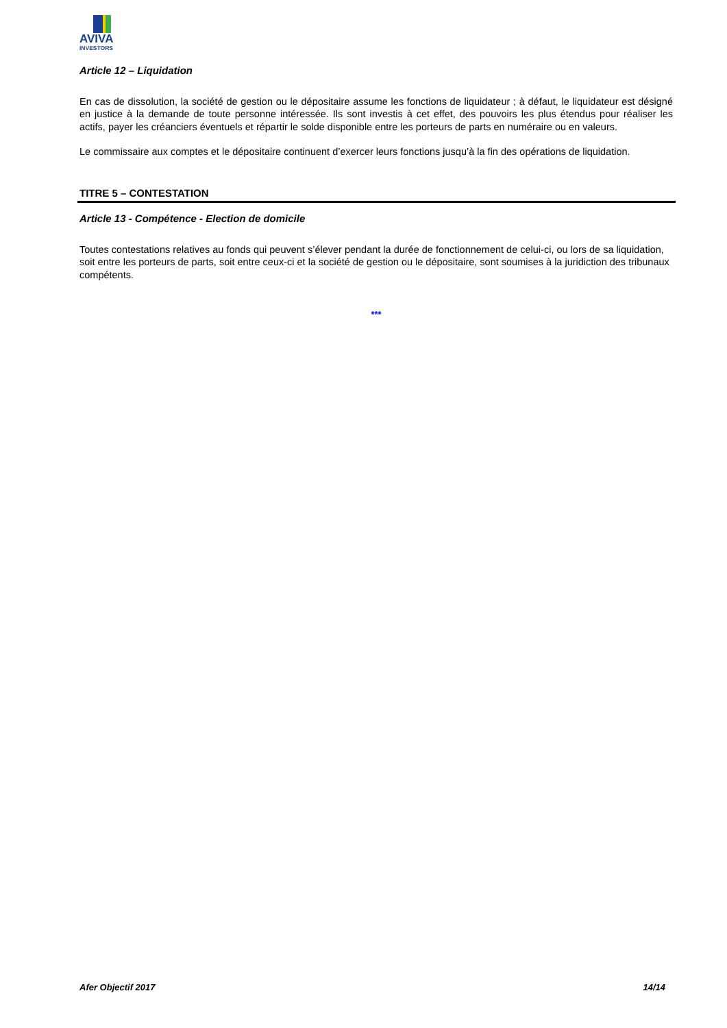AVIVA
INVESTORS
Article 12 – Liquidation
En cas de dissolution, la société de gestion ou le dépositaire assume les fonctions de liquidateur ; à défaut, le liquidateur est désigné en justice à la demande de toute personne intéressée. Ils sont investis à cet effet, des pouvoirs les plus étendus pour réaliser les actifs, payer les créanciers éventuels et répartir le solde disponible entre les porteurs de parts en numéraire ou en valeurs.
Le commissaire aux comptes et le dépositaire continuent d’exercer leurs fonctions jusqu’à la fin des opérations de liquidation.
TITRE 5 – CONTESTATION
Article 13 - Compétence - Election de domicile
Toutes contestations relatives au fonds qui peuvent s’élever pendant la durée de fonctionnement de celui-ci, ou lors de sa liquidation, soit entre les porteurs de parts, soit entre ceux-ci et la société de gestion ou le dépositaire, sont soumises à la juridiction des tribunaux compétents.
***
Afer Objectif 2017 14/14